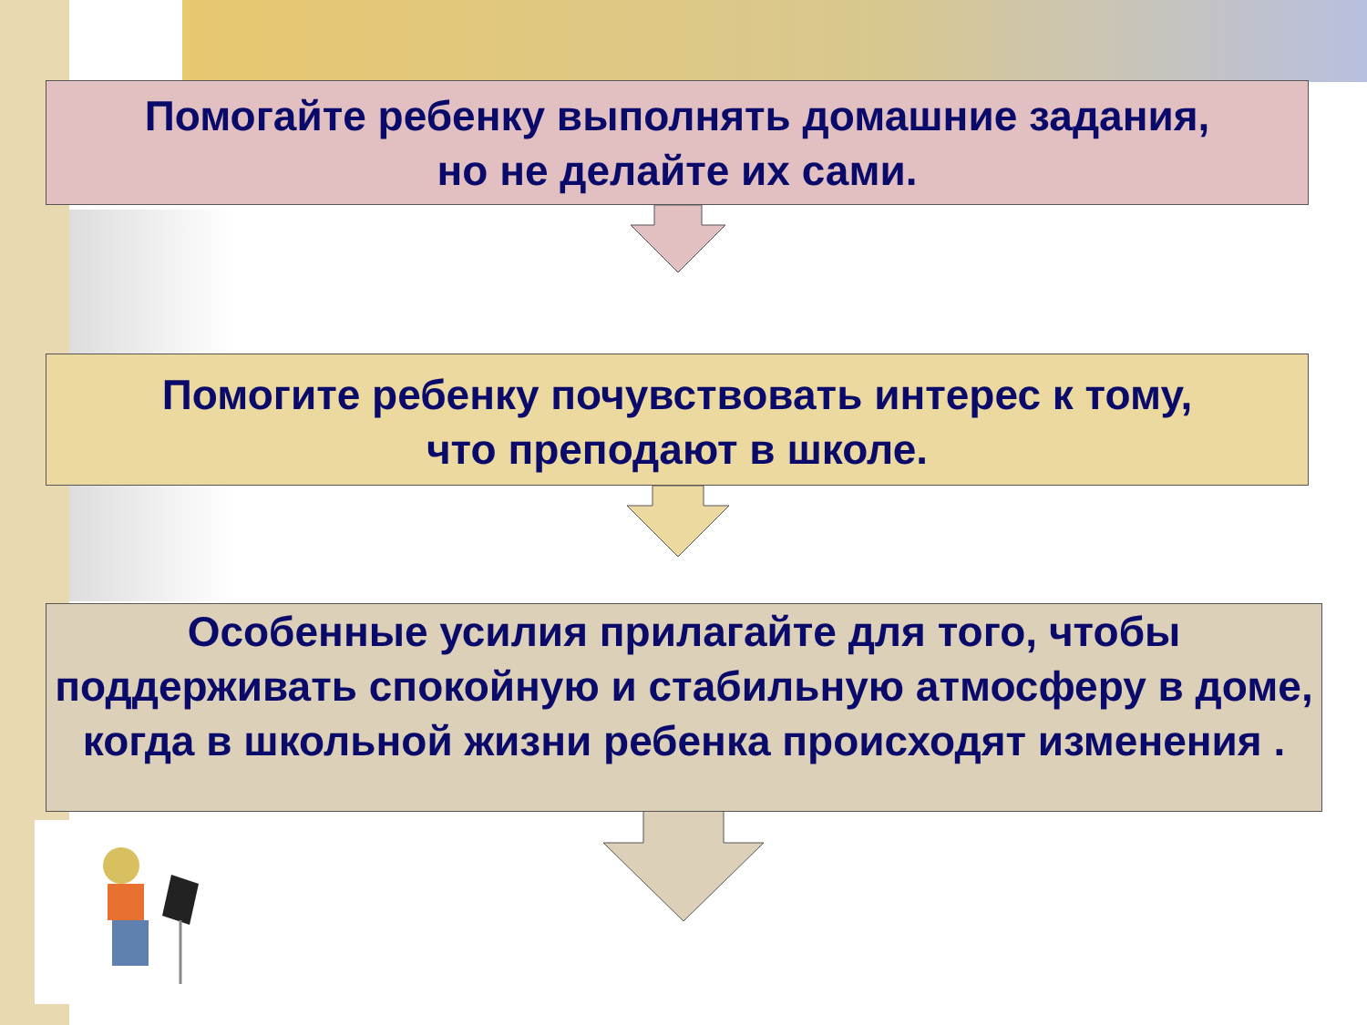Помогайте ребенку выполнять домашние задания,
но не делайте их сами.
Помогите ребенку почувствовать интерес к тому,
что преподают в школе.
Особенные усилия прилагайте для того, чтобы поддерживать спокойную и стабильную атмосферу в доме, когда в школьной жизни ребенка происходят изменения .